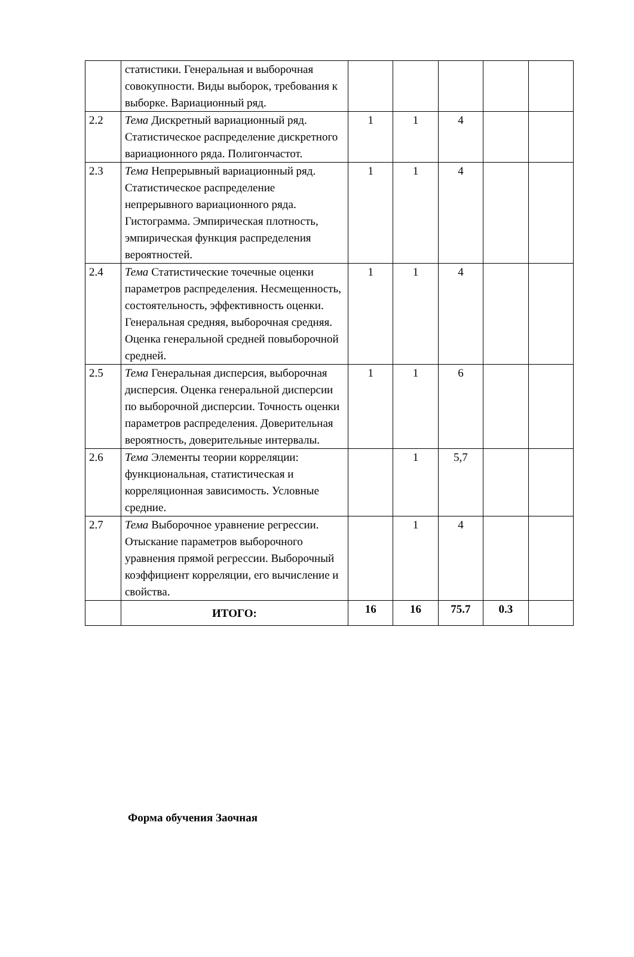| | статистики. Генеральная и выборочная совокупности. Виды выборок, требования к выборке. Вариационный ряд. | | | | | |
| 2.2 | Тема Дискретный вариационный ряд. Статистическое распределение дискретного вариационного ряда. Полигончастот. | 1 | 1 | 4 | | |
| 2.3 | Тема Непрерывный вариационный ряд. Статистическое распределение непрерывного вариационного ряда. Гистограмма. Эмпирическая плотность, эмпирическая функция распределения вероятностей. | 1 | 1 | 4 | | |
| 2.4 | Тема Статистические точечные оценки параметров распределения. Несмещенность, состоятельность, эффективность оценки. Генеральная средняя, выборочная средняя. Оценка генеральной средней повыборочной средней. | 1 | 1 | 4 | | |
| 2.5 | Тема Генеральная дисперсия, выборочная дисперсия. Оценка генеральной дисперсии по выборочной дисперсии. Точность оценки параметров распределения. Доверительная вероятность, доверительные интервалы. | 1 | 1 | 6 | | |
| 2.6 | Тема Элементы теории корреляции: функциональная, статистическая и корреляционная зависимость. Условные средние. | | 1 | 5,7 | | |
| 2.7 | Тема Выборочное уравнение регрессии. Отыскание параметров выборочного уравнения прямой регрессии. Выборочный коэффициент корреляции, его вычисление и свойства. | | 1 | 4 | | |
| | ИТОГО: | 16 | 16 | 75.7 | 0.3 | |
Форма обучения Заочная